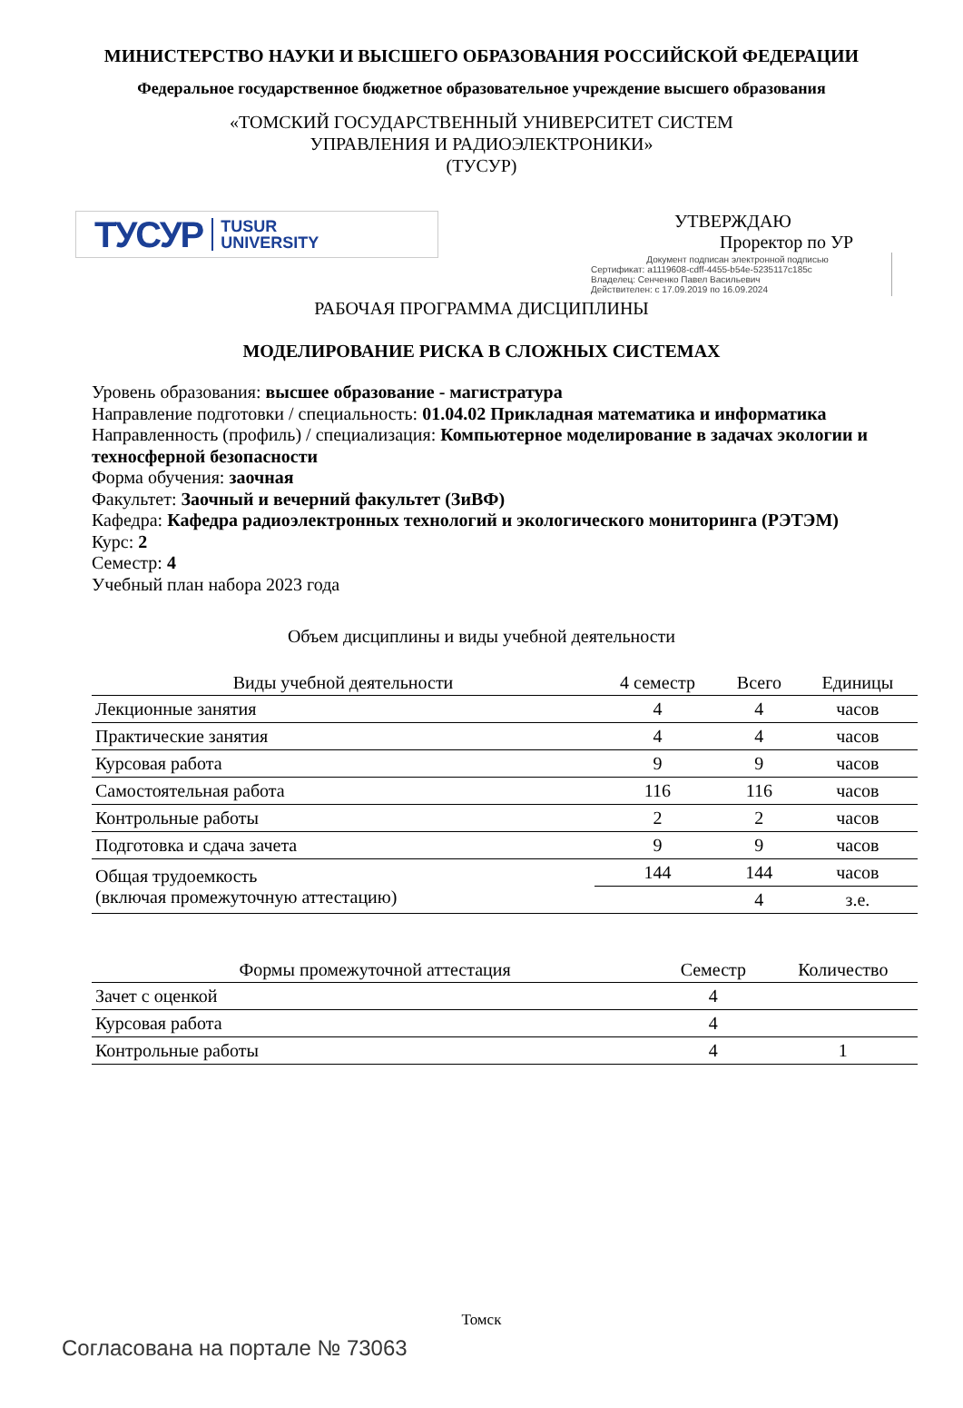МИНИСТЕРСТВО НАУКИ И ВЫСШЕГО ОБРАЗОВАНИЯ РОССИЙСКОЙ ФЕДЕРАЦИИ
Федеральное государственное бюджетное образовательное учреждение высшего образования
«ТОМСКИЙ ГОСУДАРСТВЕННЫЙ УНИВЕРСИТЕТ СИСТЕМ
УПРАВЛЕНИЯ И РАДИОЭЛЕКТРОНИКИ»
(ТУСУР)
ТУСУР TUSUR
UNIVERSITY
УТВЕРЖДАЮ
Проректор по УР
Документ подписан электронной подписью
Сертификат: a1119608-cdff-4455-b54e-5235117c185c
Владелец: Сенченко Павел Васильевич
Действителен: с 17.09.2019 по 16.09.2024
РАБОЧАЯ ПРОГРАММА ДИСЦИПЛИНЫ
МОДЕЛИРОВАНИЕ РИСКА В СЛОЖНЫХ СИСТЕМАХ
Уровень образования: высшее образование - магистратура
Направление подготовки / специальность: 01.04.02 Прикладная математика и информатика
Направленность (профиль) / специализация: Компьютерное моделирование в задачах экологии и техносферной безопасности
Форма обучения: заочная
Факультет: Заочный и вечерний факультет (ЗиВФ)
Кафедра: Кафедра радиоэлектронных технологий и экологического мониторинга (РЭТЭМ)
Курс: 2
Семестр: 4
Учебный план набора 2023 года
Объем дисциплины и виды учебной деятельности
| Виды учебной деятельности | 4 семестр | Всего | Единицы |
| --- | --- | --- | --- |
| Лекционные занятия | 4 | 4 | часов |
| Практические занятия | 4 | 4 | часов |
| Курсовая работа | 9 | 9 | часов |
| Самостоятельная работа | 116 | 116 | часов |
| Контрольные работы | 2 | 2 | часов |
| Подготовка и сдача зачета | 9 | 9 | часов |
| Общая трудоемкость (включая промежуточную аттестацию) | 144 | 144 | часов |
| | | 4 | з.е. |
| Формы промежуточной аттестация | Семестр | Количество |
| --- | --- | --- |
| Зачет с оценкой | 4 | |
| Курсовая работа | 4 | |
| Контрольные работы | 4 | 1 |
Томск
Согласована на портале № 73063